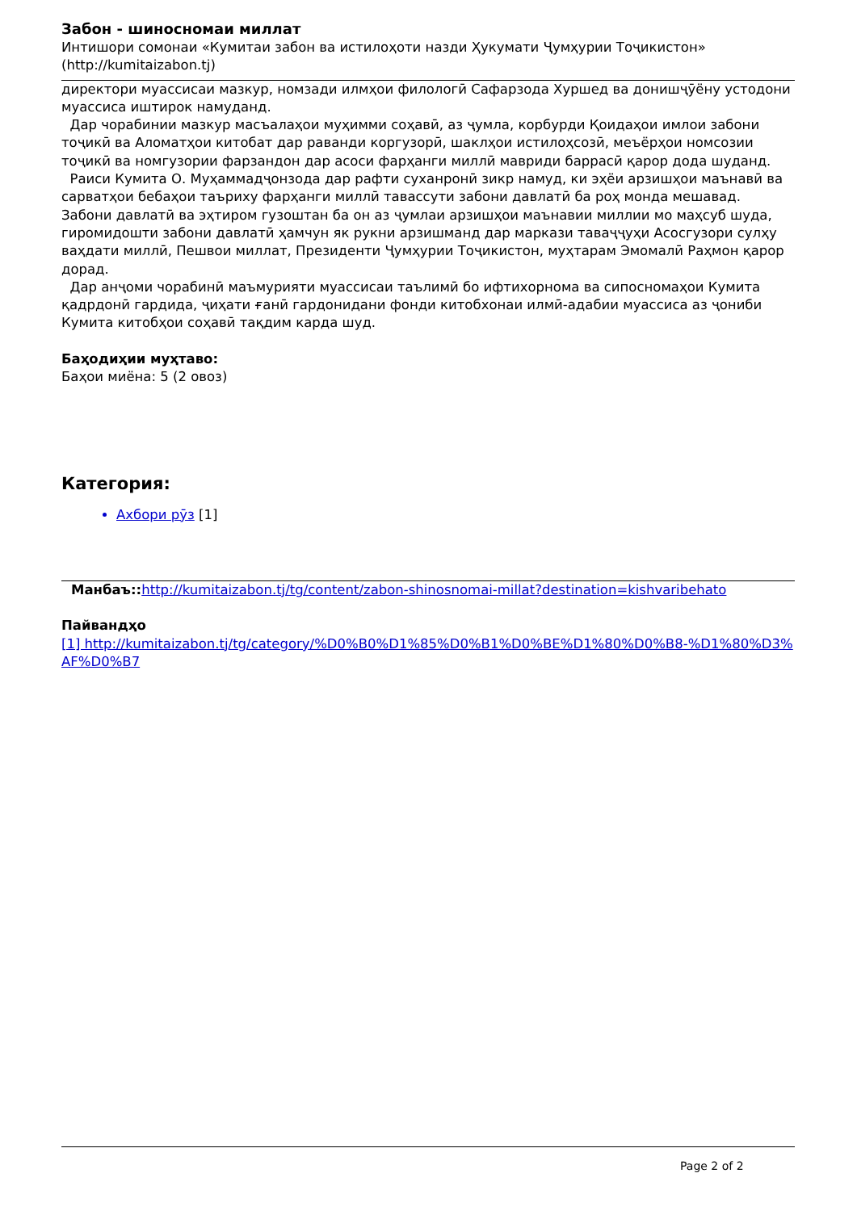Забон - шиносномаи миллат
Интишори сомонаи «Кумитаи забон ва истилоҳоти назди Ҳукумати Ҷумҳурии Тоҷикистон» (http://kumitaizabon.tj)
директори муассисаи мазкур, номзади илмҳои филологӣ Сафарзода Хуршед ва донишҷӯёну устодони муассиса иштирок намуданд.
Дар чорабинии мазкур масъалаҳои муҳимми соҳавӣ, аз ҷумла, корбурди Қоидаҳои имлои забони тоҷикӣ ва Аломатҳои китобат дар раванди коргузорӣ, шаклҳои истилоҳсозӣ, меъёрҳои номсозии тоҷикӣ ва номгузории фарзандон дар асоси фарҳанги миллӣ мавриди баррасӣ қарор дода шуданд.
Раиси Кумита О. Муҳаммадҷонзода дар рафти суханронӣ зикр намуд, ки эҳёи арзишҳои маънавӣ ва сарватҳои бебаҳои таъриху фарҳанги миллӣ тавассути забони давлатӣ ба роҳ монда мешавад. Забони давлатӣ ва эҳтиром гузоштан ба он аз ҷумлаи арзишҳои маънавии миллии мо маҳсуб шуда, гиромидошти забони давлатӣ ҳамчун як рукни арзишманд дар маркази таваҷҷуҳи Асосгузори сулҳу ваҳдати миллӣ, Пешвои миллат, Президенти Ҷумҳурии Тоҷикистон, муҳтарам Эмомалӣ Раҳмон қарор дорад.
Дар анҷоми чорабинӣ маъмурияти муассисаи таълимӣ бо ифтихорнома ва сипосномаҳои Кумита қадрдонӣ гардида, ҷиҳати ғанӣ гардонидани фонди китобхонаи илмӣ-адабии муассиса аз ҷониби Кумита китобҳои соҳавӣ тақдим карда шуд.
Баҳодиҳии муҳтаво:
Баҳои миёна: 5 (2 овоз)
Категория:
Ахбори рӯз [1]
Манбаъ:: http://kumitaizabon.tj/tg/content/zabon-shinosnomai-millat?destination=kishvaribehato
Пайвандҳо
[1] http://kumitaizabon.tj/tg/category/%D0%B0%D1%85%D0%B1%D0%BE%D1%80%D0%B8-%D1%80%D3%AF%D0%B7
Page 2 of 2